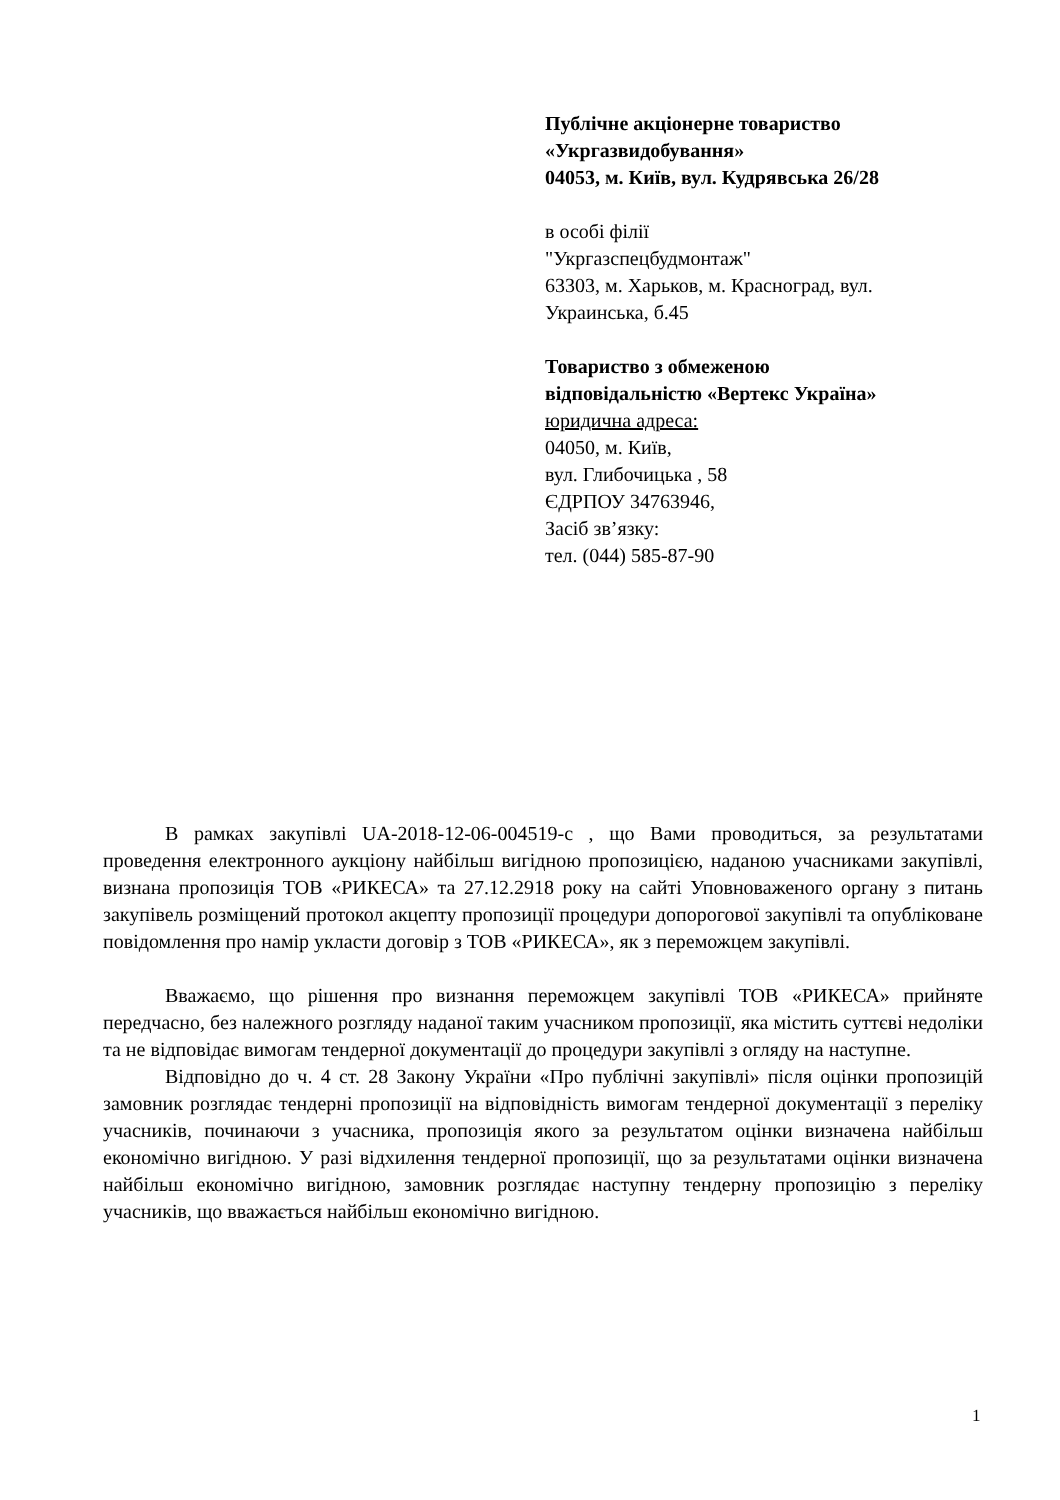Публічне акціонерне товариство
«Укргазвидобування»
04053, м. Київ, вул. Кудрявська 26/28
в особі філії
"Укргазспецбудмонтаж"
63303, м. Харьков, м. Красноград, вул.
Украинська, б.45
Товариство з обмеженою
відповідальністю «Вертекс Україна»
юридична адреса:
04050, м. Київ,
вул. Глибочицька , 58
ЄДРПОУ 34763946,
Засіб зв’язку:
тел. (044) 585-87-90
В рамках закупівлі UA-2018-12-06-004519-c , що Вами проводиться, за результатами проведення електронного аукціону найбільш вигідною пропозицією, наданою учасниками закупівлі, визнана пропозиція ТОВ «РИКЕСА» та 27.12.2918 року на сайті Уповноваженого органу з питань закупівель розміщений протокол акцепту пропозиції процедури допорогової закупівлі та опубліковане повідомлення про намір укласти договір з ТОВ «РИКЕСА», як з переможцем закупівлі.
Вважаємо, що рішення про визнання переможцем закупівлі ТОВ «РИКЕСА» прийняте передчасно, без належного розгляду наданої таким учасником пропозиції, яка містить суттєві недоліки та не відповідає вимогам тендерної документації до процедури закупівлі з огляду на наступне.
Відповідно до ч. 4 ст. 28 Закону України «Про публічні закупівлі» після оцінки пропозицій замовник розглядає тендерні пропозиції на відповідність вимогам тендерної документації з переліку учасників, починаючи з учасника, пропозиція якого за результатом оцінки визначена найбільш економічно вигідною. У разі відхилення тендерної пропозиції, що за результатами оцінки визначена найбільш економічно вигідною, замовник розглядає наступну тендерну пропозицію з переліку учасників, що вважається найбільш економічно вигідною.
1